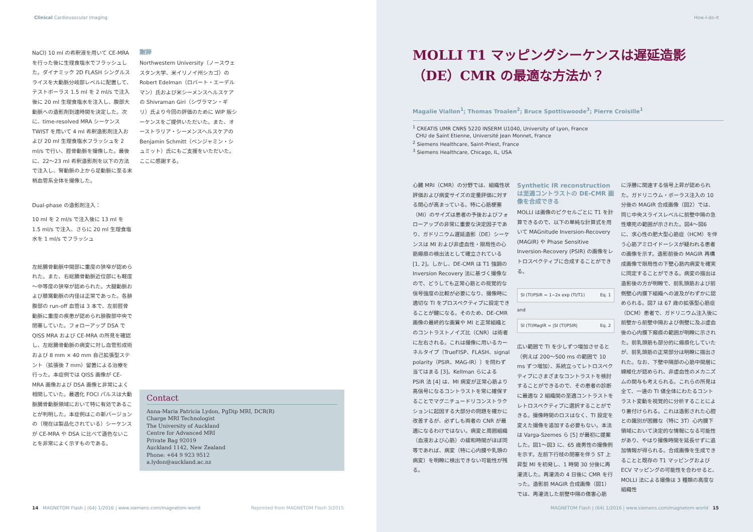Clinical Cardiovascular Imaging
NaCl) 10 ml の希釈液を用いて CE-MRA を行った後に生理食塩水でフラッシュした。ダイナミック 2D FLASH シングルスライスを大動脈分岐部レベルに配置して、テストボーラス 1.5 ml を 2 ml/s で注入後に 20 ml 生理食塩水を注入し、腹部大動脈への造影剤到達時間を決定した。次に、time-resolved MRA シーケンス TWIST を用いて 4 ml 希釈造影剤注入および 20 ml 生理食塩水フラッシュを 2 ml/s で行い、脛骨動脈を撮像した。最後に、22～23 ml 希釈造影剤を以下の方法で注入し、腎動脈の上から足動脈に至る末梢血管系全体を撮像した。
Dual-phase の造影剤注入：
10 ml を 2 ml/s で注入後に 13 ml を 1.5 ml/s で注入、さらに 20 ml 生理食塩水を 1 ml/s でフラッシュ
左総腸骨動脈中間部に重度の狭窄が認められた。また、右総腸骨動脈近位部にも軽度～中等度の狭窄が認められた。大腿動脈および膝窩動脈の内径は正常であった。各腓腹部の run-off 血管は 3 本で、左前脛骨動脈に重度の疾患が認められ腓腹部中央で閉塞していた。フォローアップ DSA で QISS MRA および CE-MRA の所見を確認し、左総腸骨動脈の病変に対し血管形成術および 8 mm × 40 mm 自己拡張型ステント（拡張後 7 mm）留置による治療を行った。本症例では QISS 画像が CE-MRA 画像および DSA 画像と非常によく相関していた。最適化 FOCI パルスは大動脈腸骨動脈領域において特に有効であることが判明した。本症例はこの新バージョンの（現在は製品化されている）シーケンスが CE-MRA や DSA に比べて遜色ないことを非常によく示すものである。
謝辞
Northwestern University（ノースウェスタン大学、米イリノイ州シカゴ）の Robert Edelman（ロバート・エーデルマン）氏および米シーメンスヘルスケアの Shivraman Giri（シヴラマン・ギリ）氏より今回の評価のために WIP 版シーケンスをご提供いただいた。また、オーストラリア・シーメンスヘルスケアの Benjamin Schmitt（ベンジャミン・シュミット）氏にもご支援をいただいた。ここに感謝する。
Contact
Anna-Maria Patricia Lydon, PgDip MRI, DCR(R)
Charge MRI Technologist
The University of Auckland
Centre for Advanced MRI
Private Bag 92019
Auckland 1142, New Zealand
Phone: +64 9 923 9512
a.lydon@auckland.ac.nz
14 MAGNETOM Flash | (64) 1/2016 | www.siemens.com/magnetom-world
Reprinted from MAGNETOM Flash 3/2015
How-I-do-it
MOLLI T1 マッピングシーケンスは遅延造影（DE）CMR の最適な方法か？
Magalie Viallon<sup>1</sup>; Thomas Troalen<sup>2</sup>; Bruce Spottiswoode<sup>3</sup>; Pierre Croisille<sup>1</sup>
<sup>1</sup> CREATIS UMR CNRS 5220 INSERM U1040, University of Lyon, France
CHU de Saint Etienne, Université Jean Monnet, France
<sup>2</sup> Siemens Healthcare, Saint-Priest, France
<sup>3</sup> Siemens Healthcare, Chicago, IL, USA
心臓 MRI（CMR）の分野では、組織性状評価および病変サイズの定量評価に対する関心が高まっている。特に心筋梗塞（MI）のサイズは患者の予後およびフォローアップの非常に重要な決定因子であり、ガドリニウム遅延造影（DE）シーケンスは MI および非虚血性・限局性の心筋瘢痕の検出法として確立されている [1, 2]。しかし、DE-CMR は T1 強調の Inversion Recovery 法に基づく撮像なので、どうしても正常心筋との視覚的な信号強度の比較が必要になり、撮像時に適切な TI をプロスペクティブに設定できることが鍵になる。そのため、DE-CMR 画像の最終的な画質や MI と正常組織とのコントラストノイズ比（CNR）は術者に左右される。これは撮像に用いるカーネルタイプ〔TrueFISP、FLASH、signal polarity（PSIR、MAG-IR）〕を問わず当てはまる [3]。Kellman らによる PSIR 法 [4] は、MI 病変が正常心筋より高信号になるコントラストを常に確保することでマグニチュードリコンストラクションに起因する大部分の問題を確かに改善するが、必ずしも両者の CNR が最適になるわけではない。病変と周囲組織（血液および心筋）の緩和時間がほぼ同等であれば、病変（特に心内膜や乳頭の病変）を明瞭に検出できない可能性が残る。
Synthetic IR reconstruction は至適コントラストの DE-CMR 画像を合成できる
MOLLI は画像のピクセルごとに T1 を計算できるので、以下の単純な計算式を用いて MAGnitude Inversion-Recovery (MAGIR) や Phase Sensitive Inversion-Recovery (PSIR) の画像をレトロスペクティブに合成することができる。
SI (TI)PSIR = 1−2x exp (TI/T1) Eq. 1
and
SI (TI)MagIR = |SI (TI)PSIR| Eq. 2
広い範囲で TI を少しずつ増加させると（例えば 200～500 ms の範囲で 10 ms ずつ増加）、系統立ってレトロスペクティブにさまざまなコントラストを検討することができるので、その患者の診断に最適な 2 組織間の至適コントラストをレトロスペクティブに選択することができる。撮像時間のロスはなく、TI 設定を変えた撮像を追加する必要もない。本法は Varga-Szemes ら [5] が最初に提案した。図1～図3 に、65 歳男性の撮像例を示す。左前下行枝の閉塞を伴う ST 上昇型 MI を初発し、1 時間 30 分後に再灌流した。再灌流の 4 日後に CMR を行った。造影前 MAGIR 合成画像（図1）では、再灌流した前壁中隔の傷害心筋
に浮腫に関連する信号上昇が認められた。ガドリニウム・ボーラス注入の 10 分後の MAGIR 合成画像（図2）では、同じ中央スライスレベルに前壁中隔の急性壊死の範囲が示された。図4～図6 に、求心性の肥大型心筋症（HCM）を伴う心筋アミロイドーシスが疑われる患者の画像を示す。造影前後の MAGIR 再構成画像で限局性の下壁心筋内病変を確実に同定することができる。病変の描出は造影後の方が明瞭で、前乳頭筋および前側壁心内膜下組織への波及がわずかに認められる。図7 は 67 歳の拡張型心筋症（DCM）患者で、ガドリニウム注入後に前壁から前壁中隔および側壁に及ぶ虚血後の心内膜下瘢痕の範囲が明瞭に示された。前乳頭筋も部分的に瘢痕化していたが、前乳頭筋の正常部分は明瞭に描出された。なお、下壁中隔部の心筋中間層に線維化が認められ、非虚血性のメカニズムの関与も考えられる。これらの所見は全て、一連の TI 値全体にわたるコントラスト変動を視覚的に分析することにより裏付けられる。これは造影された心腔との識別が困難な（特に 3T）心内膜下領域において決定的な情報になる可能性があり、やはり撮像時間を延長せずに追加情報が得られる。合成画像を生成できることと既存の T1 マッピングおよび ECV マッピングの可能性を合わせると、MOLLI 法による撮像は 3 種類の高度な組織性
MAGNETOM Flash | (64) 1/2016 | www.siemens.com/magnetom-world 15